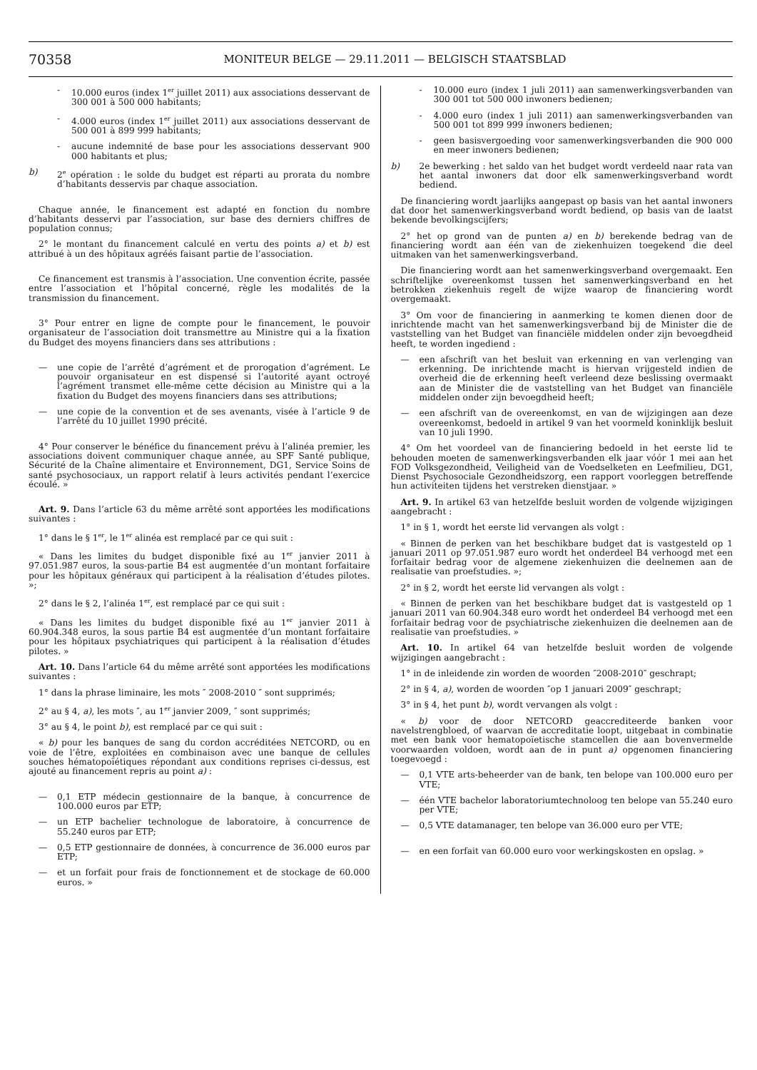70358
MONITEUR BELGE — 29.11.2011 — BELGISCH STAATSBLAD
- 10.000 euros (index 1<sup>er</sup> juillet 2011) aux associations desservant de 300 001 à 500 000 habitants;
- 4.000 euros (index 1<sup>er</sup> juillet 2011) aux associations desservant de 500 001 à 899 999 habitants;
- aucune indemnité de base pour les associations desservant 900 000 habitants et plus;
b) 2<sup>e</sup> opération : le solde du budget est réparti au prorata du nombre d’habitants desservis par chaque association.
Chaque année, le financement est adapté en fonction du nombre d’habitants desservi par l’association, sur base des derniers chiffres de population connus;
2° le montant du financement calculé en vertu des points a) et b) est attribué à un des hôpitaux agréés faisant partie de l’association.
Ce financement est transmis à l’association. Une convention écrite, passée entre l’association et l’hôpital concerné, règle les modalités de la transmission du financement.
3° Pour entrer en ligne de compte pour le financement, le pouvoir organisateur de l’association doit transmettre au Ministre qui a la fixation du Budget des moyens financiers dans ses attributions :
— une copie de l’arrêté d’agrément et de prorogation d’agrément. Le pouvoir organisateur en est dispensé si l’autorité ayant octroyé l’agrément transmet elle-même cette décision au Ministre qui a la fixation du Budget des moyens financiers dans ses attributions;
— une copie de la convention et de ses avenants, visée à l’article 9 de l’arrêté du 10 juillet 1990 précité.
4° Pour conserver le bénéfice du financement prévu à l’alinéa premier, les associations doivent communiquer chaque année, au SPF Santé publique, Sécurité de la Chaîne alimentaire et Environnement, DG1, Service Soins de santé psychosociaux, un rapport relatif à leurs activités pendant l’exercice écoulé. »
Art. 9. Dans l’article 63 du même arrêté sont apportées les modifications suivantes :
1° dans le § 1<sup>er</sup>, le 1<sup>er</sup> alinéa est remplacé par ce qui suit :
« Dans les limites du budget disponible fixé au 1<sup>er</sup> janvier 2011 à 97.051.987 euros, la sous-partie B4 est augmentée d’un montant forfaitaire pour les hôpitaux généraux qui participent à la réalisation d’études pilotes. »;
2° dans le § 2, l’alinéa 1<sup>er</sup>, est remplacé par ce qui suit :
« Dans les limites du budget disponible fixé au 1<sup>er</sup> janvier 2011 à 60.904.348 euros, la sous partie B4 est augmentée d’un montant forfaitaire pour les hôpitaux psychiatriques qui participent à la réalisation d’études pilotes. »
Art. 10. Dans l’article 64 du même arrêté sont apportées les modifications suivantes :
1° dans la phrase liminaire, les mots ″ 2008-2010 ″ sont supprimés;
2° au § 4, a), les mots ″, au 1<sup>er</sup> janvier 2009, ″ sont supprimés;
3° au § 4, le point b), est remplacé par ce qui suit :
« b) pour les banques de sang du cordon accréditées NETCORD, ou en voie de l’être, exploitées en combinaison avec une banque de cellules souches hématopoïétiques répondant aux conditions reprises ci-dessus, est ajouté au financement repris au point a) :
— 0,1 ETP médecin gestionnaire de la banque, à concurrence de 100.000 euros par ETP;
— un ETP bachelier technologue de laboratoire, à concurrence de 55.240 euros par ETP;
— 0,5 ETP gestionnaire de données, à concurrence de 36.000 euros par ETP;
— et un forfait pour frais de fonctionnement et de stockage de 60.000 euros. »
- 10.000 euro (index 1 juli 2011) aan samenwerkingsverbanden van 300 001 tot 500 000 inwoners bedienen;
- 4.000 euro (index 1 juli 2011) aan samenwerkingsverbanden van 500 001 tot 899 999 inwoners bedienen;
- geen basisvergoeding voor samenwerkingsverbanden die 900 000 en meer inwoners bedienen;
b) 2e bewerking : het saldo van het budget wordt verdeeld naar rata van het aantal inwoners dat door elk samenwerkingsverband wordt bediend.
De financiering wordt jaarlijks aangepast op basis van het aantal inwoners dat door het samenwerkingsverband wordt bediend, op basis van de laatst bekende bevolkingscijfers;
2° het op grond van de punten a) en b) berekende bedrag van de financiering wordt aan één van de ziekenhuizen toegekend die deel uitmaken van het samenwerkingsverband.
Die financiering wordt aan het samenwerkingsverband overgemaakt. Een schriftelijke overeenkomst tussen het samenwerkingsverband en het betrokken ziekenhuis regelt de wijze waarop de financiering wordt overgemaakt.
3° Om voor de financiering in aanmerking te komen dienen door de inrichtende macht van het samenwerkingsverband bij de Minister die de vaststelling van het Budget van financiële middelen onder zijn bevoegdheid heeft, te worden ingediend :
— een afschrift van het besluit van erkenning en van verlenging van erkenning. De inrichtende macht is hiervan vrijgesteld indien de overheid die de erkenning heeft verleend deze beslissing overmaakt aan de Minister die de vaststelling van het Budget van financiële middelen onder zijn bevoegdheid heeft;
— een afschrift van de overeenkomst, en van de wijzigingen aan deze overeenkomst, bedoeld in artikel 9 van het voormeld koninklijk besluit van 10 juli 1990.
4° Om het voordeel van de financiering bedoeld in het eerste lid te behouden moeten de samenwerkingsverbanden elk jaar vóór 1 mei aan het FOD Volksgezondheid, Veiligheid van de Voedselketen en Leefmilieu, DG1, Dienst Psychosociale Gezondheidszorg, een rapport voorleggen betreffende hun activiteiten tijdens het verstreken dienstjaar. »
Art. 9. In artikel 63 van hetzelfde besluit worden de volgende wijzigingen aangebracht :
1° in § 1, wordt het eerste lid vervangen als volgt :
« Binnen de perken van het beschikbare budget dat is vastgesteld op 1 januari 2011 op 97.051.987 euro wordt het onderdeel B4 verhoogd met een forfaitair bedrag voor de algemene ziekenhuizen die deelnemen aan de realisatie van proefstudies. »;
2° in § 2, wordt het eerste lid vervangen als volgt :
« Binnen de perken van het beschikbare budget dat is vastgesteld op 1 januari 2011 van 60.904.348 euro wordt het onderdeel B4 verhoogd met een forfaitair bedrag voor de psychiatrische ziekenhuizen die deelnemen aan de realisatie van proefstudies. »
Art. 10. In artikel 64 van hetzelfde besluit worden de volgende wijzigingen aangebracht :
1° in de inleidende zin worden de woorden ″2008-2010″ geschrapt;
2° in § 4, a), worden de woorden ″op 1 januari 2009″ geschrapt;
3° in § 4, het punt b), wordt vervangen als volgt :
« b) voor de door NETCORD geaccrediteerde banken voor navelstrengbloed, of waarvan de accreditatie loopt, uitgebaat in combinatie met een bank voor hematopoïetische stamcellen die aan bovenvermelde voorwaarden voldoen, wordt aan de in punt a) opgenomen financiering toegevoegd :
— 0,1 VTE arts-beheerder van de bank, ten belope van 100.000 euro per VTE;
— één VTE bachelor laboratoriumtechnoloog ten belope van 55.240 euro per VTE;
— 0,5 VTE datamanager, ten belope van 36.000 euro per VTE;
— en een forfait van 60.000 euro voor werkingskosten en opslag. »